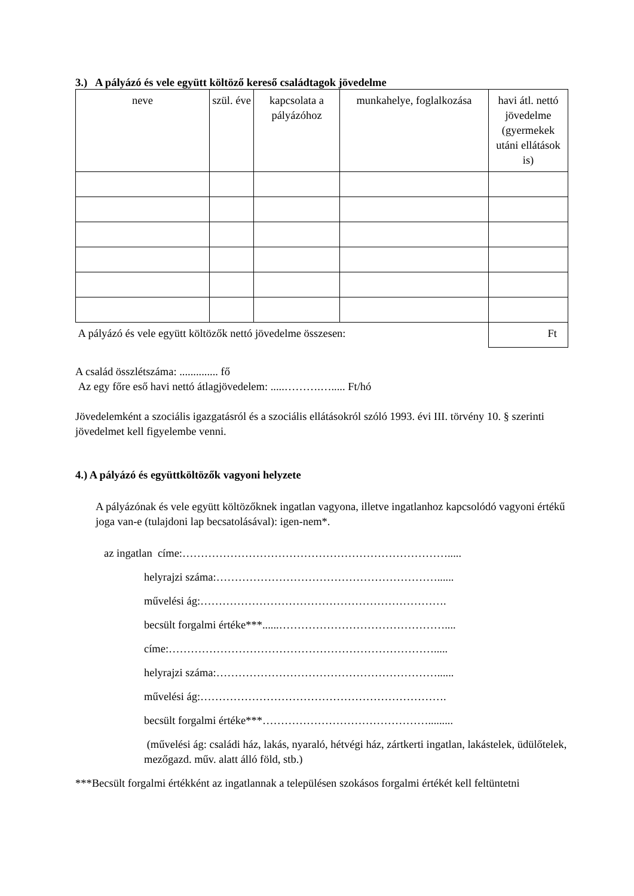3.) A pályázó és vele együtt költöző kereső családtagok jövedelme
| neve | szül. éve | kapcsolata a pályázóhoz | munkahelye, foglalkozása | havi átl. nettó jövedelme (gyermekek utáni ellátások is) |
| --- | --- | --- | --- | --- |
| A pályázó és vele együtt költözők nettó jövedelme összesen: | | | | Ft |
A család összlétszáma: .............. fő
Az egy főre eső havi nettó átlagjövedelem: .....……….…..... Ft/hó
Jövedelemként a szociális igazgatásról és a szociális ellátásokról szóló 1993. évi III. törvény 10. § szerinti jövedelmet kell figyelembe venni.
4.) A pályázó és együttköltözők vagyoni helyzete
A pályázónak és vele együtt költözőknek ingatlan vagyona, illetve ingatlanhoz kapcsolódó vagyoni értékű joga van-e (tulajdoni lap becsatolásával): igen-nem*.
az ingatlan címe:……………………………………………………………….....
helyrajzi száma:……………………………………………………......
művelési ág:………………………………………………………….
becsült forgalmi értéke***......………………………………………....
címe:……………………………………………………………….....
helyrajzi száma:……………………………………………………......
művelési ág:………………………………………………………….
becsült forgalmi értéke***……………………………………….........
(művelési ág: családi ház, lakás, nyaraló, hétvégi ház, zártkerti ingatlan, lakástelek, üdülőtelek, mezőgazd. műv. alatt álló föld, stb.)
***Becsült forgalmi értékként az ingatlannak a településen szokásos forgalmi értékét kell feltüntetni